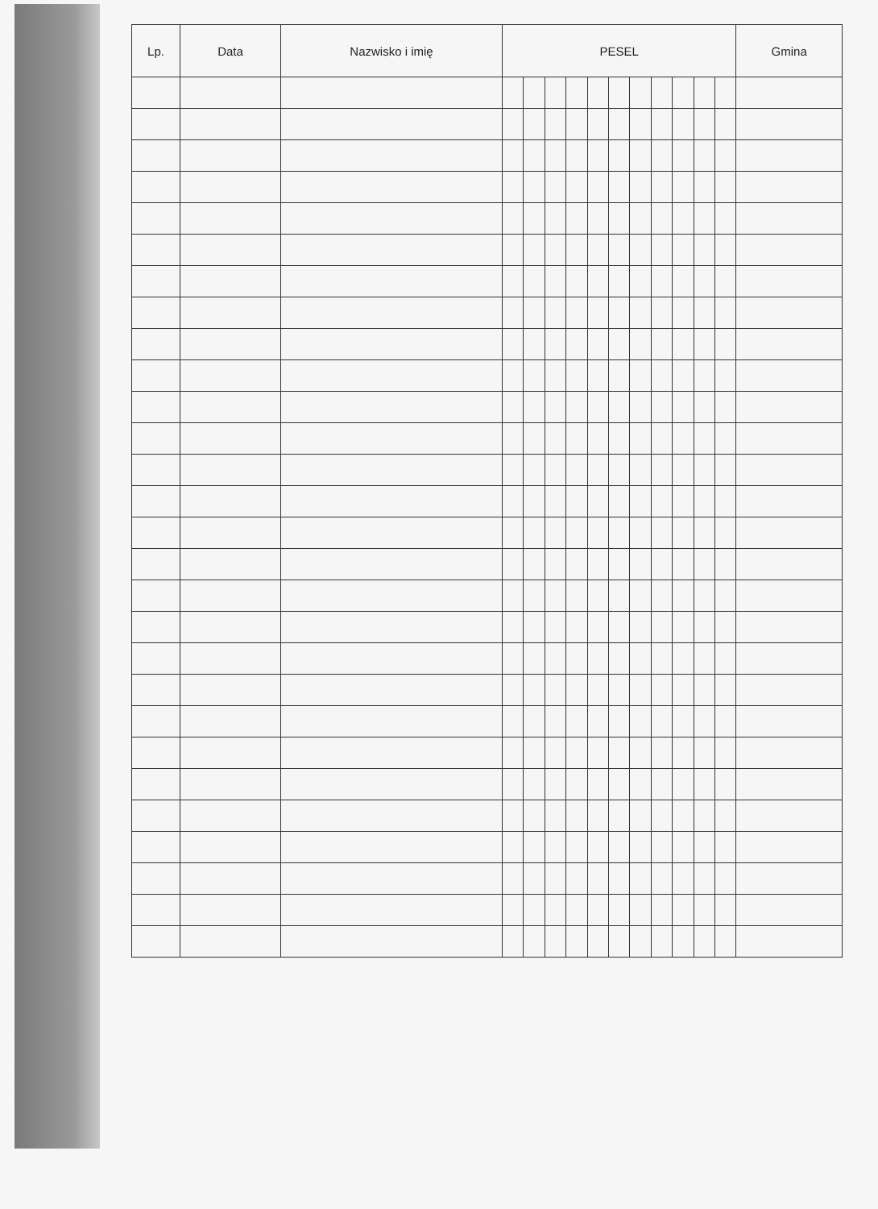| Lp. | Data | Nazwisko i imię | PESEL | | | | | | | | | | | Gmina |
| --- | --- | --- | --- | --- | --- | --- | --- | --- | --- | --- | --- | --- | --- | --- |